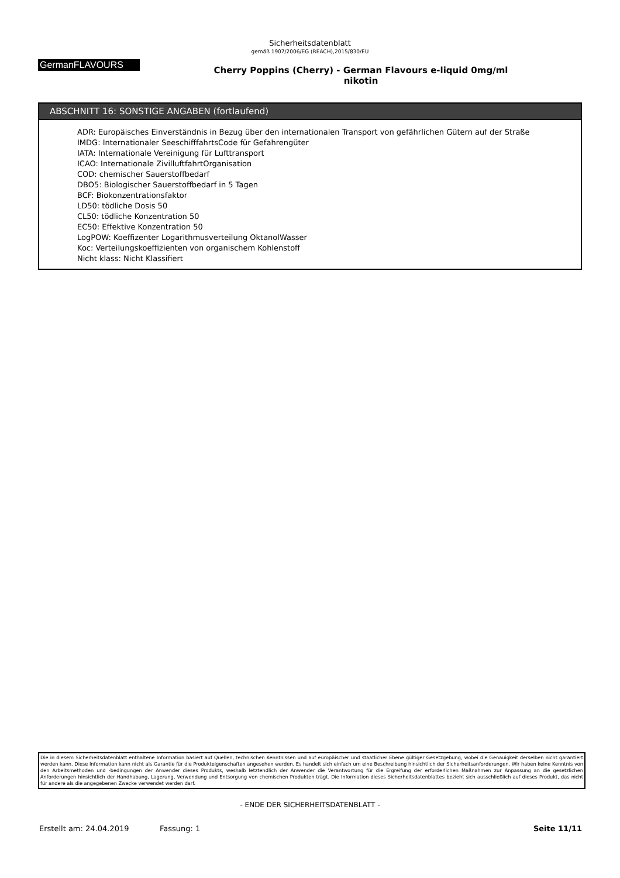Sicherheitsdatenblatt
gemäß 1907/2006/EG (REACH),2015/830/EU
GermanFLAVOURS
Cherry Poppins (Cherry) - German Flavours e-liquid 0mg/ml
nikotin
ABSCHNITT 16: SONSTIGE ANGABEN (fortlaufend)
ADR: Europäisches Einverständnis in Bezug über den internationalen Transport von gefährlichen Gütern auf der Straße
IMDG: Internationaler SeeschifffahrtsCode für Gefahrengüter
IATA: Internationale Vereinigung für Lufttransport
ICAO: Internationale ZivilluftfahrtOrganisation
COD: chemischer Sauerstoffbedarf
DBO5: Biologischer Sauerstoffbedarf in 5 Tagen
BCF: Biokonzentrationsfaktor
LD50: tödliche Dosis 50
CL50: tödliche Konzentration 50
EC50: Effektive Konzentration 50
LogPOW: Koeffizenter Logarithmusverteilung OktanolWasser
Koc: Verteilungskoeffizienten von organischem Kohlenstoff
Nicht klass: Nicht Klassifiert
Die in diesem Sicherheitsdatenblatt enthaltene Information basiert auf Quellen, technischen Kenntnissen und auf europäischer und staatlicher Ebene gültiger Gesetzgebung, wobei die Genauigkeit derselben nicht garantiert werden kann. Diese Information kann nicht als Garantie für die Produkteigenschaften angesehen werden. Es handelt sich einfach um eine Beschreibung hinsichtlich der Sicherheitsanforderungen. Wir haben keine Kenntnis von den Arbeitsmethoden und -bedingungen der Anwender dieses Produkts, weshalb letztendlich der Anwender die Verantwortung für die Ergreifung der erforderlichen Maßnahmen zur Anpassung an die gesetzlichen Anforderungen hinsichtlich der Handhabung, Lagerung, Verwendung und Entsorgung von chemischen Produkten trägt. Die Information dieses Sicherheitsdatenblattes bezieht sich ausschließlich auf dieses Produkt, das nicht für andere als die angegebenen Zwecke verwendet werden darf.
- ENDE DER SICHERHEITSDATENBLATT -
Erstellt am: 24.04.2019 Fassung: 1 Seite 11/11